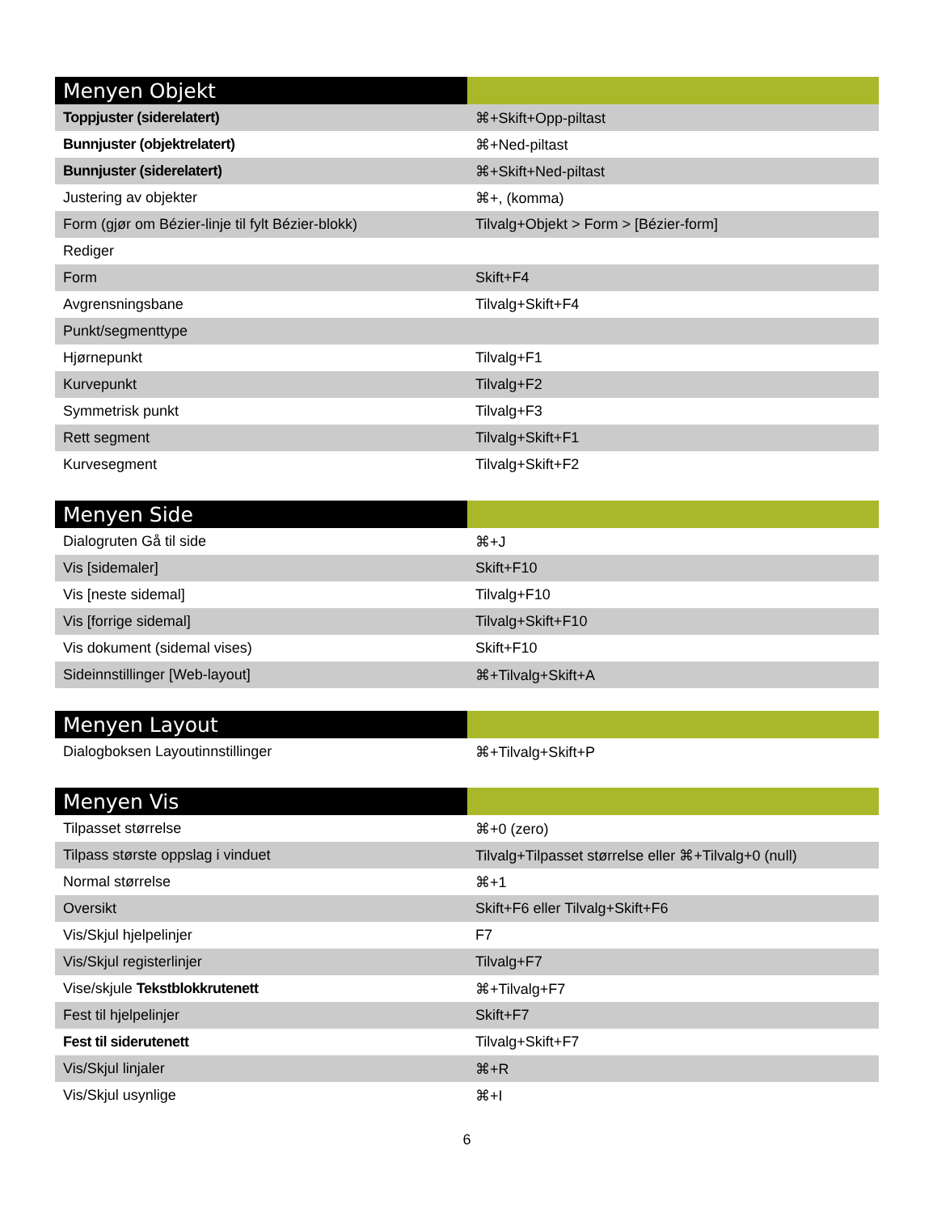| Menyen Objekt | |
| --- | --- |
| Toppjuster (siderelatert) | ⌘+Skift+Opp-piltast |
| Bunnjuster (objektrelatert) | ⌘+Ned-piltast |
| Bunnjuster (siderelatert) | ⌘+Skift+Ned-piltast |
| Justering av objekter | ⌘+, (komma) |
| Form (gjør om Bézier-linje til fylt Bézier-blokk) | Tilvalg+Objekt > Form > [Bézier-form] |
| Rediger | |
| Form | Skift+F4 |
| Avgrensningsbane | Tilvalg+Skift+F4 |
| Punkt/segmenttype | |
| Hjørnepunkt | Tilvalg+F1 |
| Kurvepunkt | Tilvalg+F2 |
| Symmetrisk punkt | Tilvalg+F3 |
| Rett segment | Tilvalg+Skift+F1 |
| Kurvesegment | Tilvalg+Skift+F2 |
| Menyen Side | |
| --- | --- |
| Dialogruten Gå til side | ⌘+J |
| Vis [sidemaler] | Skift+F10 |
| Vis [neste sidemal] | Tilvalg+F10 |
| Vis [forrige sidemal] | Tilvalg+Skift+F10 |
| Vis dokument (sidemal vises) | Skift+F10 |
| Sideinnstillinger [Web-layout] | ⌘+Tilvalg+Skift+A |
| Menyen Layout | |
| --- | --- |
| Dialogboksen Layoutinnstillinger | ⌘+Tilvalg+Skift+P |
| Menyen Vis | |
| --- | --- |
| Tilpasset størrelse | ⌘+0 (zero) |
| Tilpass største oppslag i vinduet | Tilvalg+Tilpasset størrelse eller ⌘+Tilvalg+0 (null) |
| Normal størrelse | ⌘+1 |
| Oversikt | Skift+F6 eller Tilvalg+Skift+F6 |
| Vis/Skjul hjelpelinjer | F7 |
| Vis/Skjul registerlinjer | Tilvalg+F7 |
| Vise/skjule Tekstblokkrutenett | ⌘+Tilvalg+F7 |
| Fest til hjelpelinjer | Skift+F7 |
| Fest til siderutenett | Tilvalg+Skift+F7 |
| Vis/Skjul linjaler | ⌘+R |
| Vis/Skjul usynlige | ⌘+I |
6